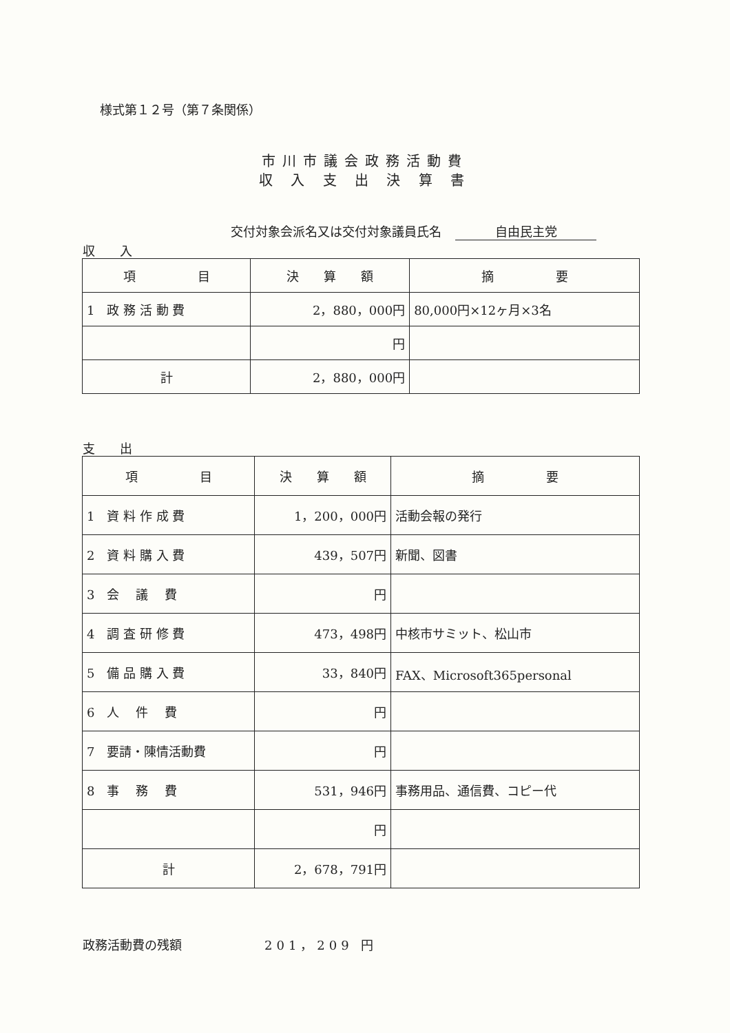様式第１２号（第７条関係）
市川市議会政務活動費
収 入 支 出 決 算 書
交付対象会派名又は交付対象議員氏名 自由民主党
収　　入
| 項 目 | 決 算 額 | 摘 要 |
| --- | --- | --- |
| 1 政 務 活 動 費 | 2，880，000円 | 80,000円×12ヶ月×3名 |
| | 円 | |
| 計 | 2，880，000円 | |
支　　出
| 項 目 | 決 算 額 | 摘 要 |
| --- | --- | --- |
| 1 資 料 作 成 費 | 1，200，000円 | 活動会報の発行 |
| 2 資 料 購 入 費 | 439，507円 | 新聞、図書 |
| 3 会 議 費 | 円 | |
| 4 調 査 研 修 費 | 473，498円 | 中核市サミット、松山市 |
| 5 備 品 購 入 費 | 33，840円 | FAX、Microsoft365personal |
| 6 人 件 費 | 円 | |
| 7 要請・陳情活動費 | 円 | |
| 8 事 務 費 | 531，946円 | 事務用品、通信費、コピー代 |
| | 円 | |
| 計 | 2，678，791円 | |
政務活動費の残額 201，209 円